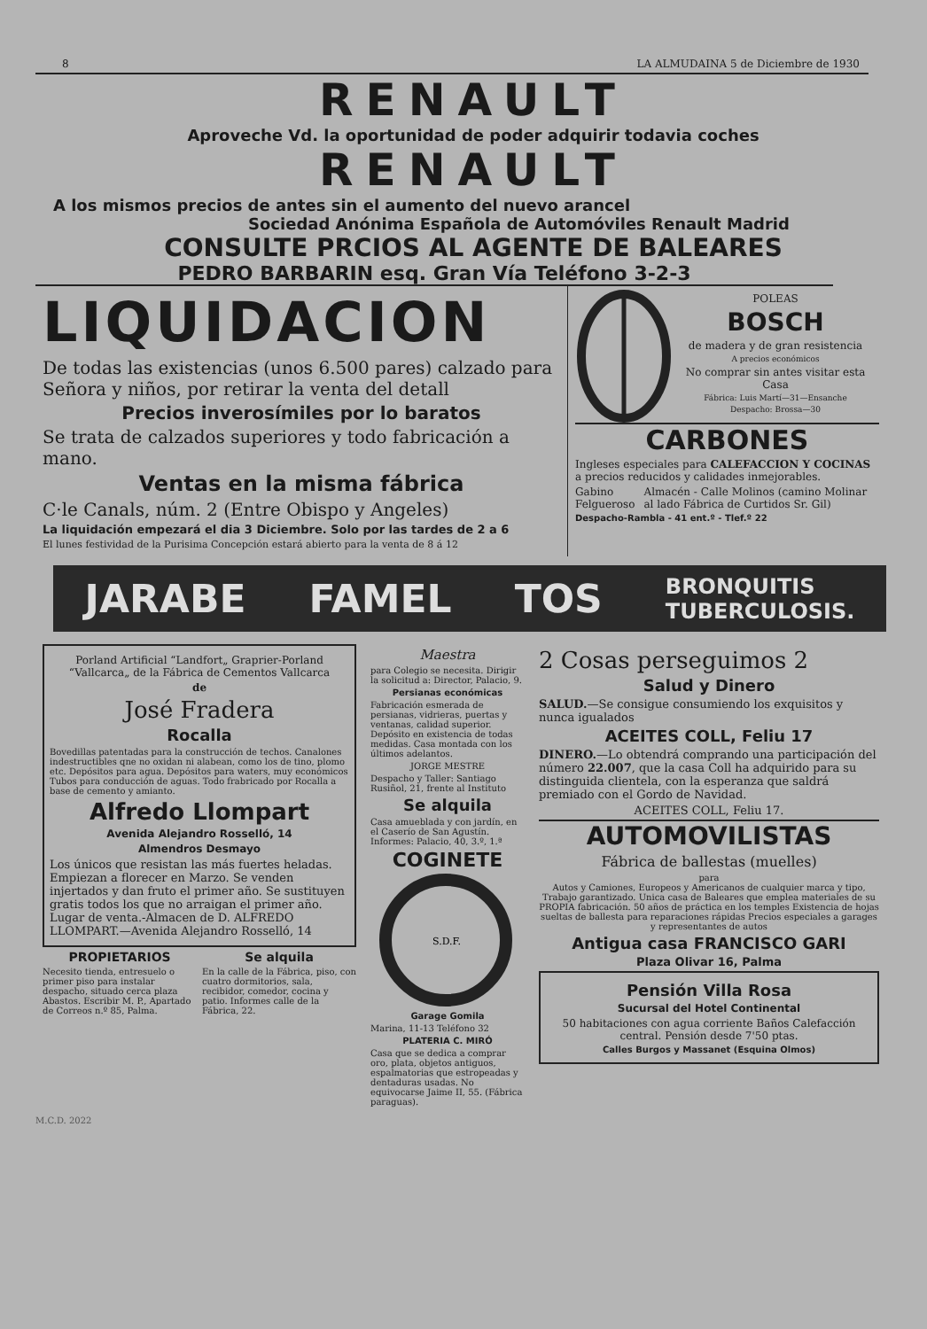8 LA ALMUDAINA 5 de Diciembre de 1930
RENAULT
Aproveche Vd. la oportunidad de poder adquirir todavia coches
RENAULT
A los mismos precios de antes sin el aumento del nuevo arancel
Sociedad Anónima Española de Automóviles Renault Madrid
CONSULTE PRCIOS AL AGENTE DE BALEARES
PEDRO BARBARIN esq. Gran Vía Teléfono 3-2-3
LIQUIDACION
De todas las existencias (unos 6.500 pares) calzado para Señora y niños, por retirar la venta del detall
Precios inverosímiles por lo baratos
Se trata de calzados superiores y todo fabricación a mano.
Ventas en la misma fábrica
C·le Canals, núm. 2 (Entre Obispo y Angeles)
La liquidación empezará el dia 3 Diciembre. Solo por las tardes de 2 a 6
El lunes festividad de la Purisima Concepción estará abierto para la venta de 8 á 12
POLEAS
BOSCH
de madera y de gran resistencia
A precios económicos
No comprar sin antes visitar esta Casa
Fábrica: Luis Martí—31—Ensanche
Despacho: Brossa—30
CARBONES
Ingleses especiales para CALEFACCION Y COCINAS a precios reducidos y calidades inmejorables.
Gabino Felgueroso Almacén - Calle Molinos (camino Molinar al lado Fábrica de Curtidos Sr. Gil)
Despacho-Rambla - 41 ent.º - Tlef.º 22
JARABE FAMEL TOS BRONQUITIS
TUBERCULOSIS.
Porland Artificial “Landfort„ Graprier-Porland “Vallcarca„ de la Fábrica de Cementos Vallcarca
de
José Fradera
Rocalla
Bovedillas patentadas para la construcción de techos. Canalones indestructibles qne no oxidan ni alabean, como los de tino, plomo etc. Depósitos para agua. Depósitos para waters, muy económicos Tubos para conducción de aguas. Todo frabricado por Rocalla a base de cemento y amianto.
Alfredo Llompart
Avenida Alejandro Rosselló, 14
Almendros Desmayo
Los únicos que resistan las más fuertes heladas. Empiezan a florecer en Marzo. Se venden injertados y dan fruto el primer año. Se sustituyen gratis todos los que no arraigan el primer año. Lugar de venta.-Almacen de D. ALFREDO LLOMPART.—Avenida Alejandro Rosselló, 14
PROPIETARIOS
Necesito tienda, entresuelo o primer piso para instalar despacho, situado cerca plaza Abastos. Escribir M. P., Apartado de Correos n.º 85, Palma.
Se alquila
En la calle de la Fábrica, piso, con cuatro dormitorios, sala, recibidor, comedor, cocina y patio. Informes calle de la Fábrica, 22.
Maestra
para Colegio se necesita. Dirigir la solicitud a: Director, Palacio, 9.
Persianas económicas
Fabricación esmerada de persianas, vidrieras, puertas y ventanas, calidad superior. Depósito en existencia de todas medidas. Casa montada con los últimos adelantos.
JORGE MESTRE
Despacho y Taller: Santiago Rusiñol, 21, frente al Instituto
Se alquila
Casa amueblada y con jardín, en el Caserío de San Agustín. Informes: Palacio, 40, 3.º, 1.ª
COGINETE
S.D.F.
Garage Gomila
Marina, 11-13 Teléfono 32
PLATERIA C. MIRÓ
Casa que se dedica a comprar oro, plata, objetos antiguos, espalmatorias que estropeadas y dentaduras usadas. No equivocarse Jaime II, 55. (Fábrica paraguas).
2 Cosas perseguimos 2
Salud y Dinero
SALUD.—Se consigue consumiendo los exquisitos y nunca igualados
ACEITES COLL, Feliu 17
DINERO.—Lo obtendrá comprando una participación del número 22.007, que la casa Coll ha adquirido para su distinguida clientela, con la esperanza que saldrá premiado con el Gordo de Navidad.
ACEITES COLL, Feliu 17.
AUTOMOVILISTAS
Fábrica de ballestas (muelles)
para
Autos y Camiones, Europeos y Americanos de cualquier marca y tipo, Trabajo garantizado. Unica casa de Baleares que emplea materiales de su PROPIA fabricación. 50 años de práctica en los temples Existencia de hojas sueltas de ballesta para reparaciones rápidas Precios especiales a garages y representantes de autos
Antigua casa FRANCISCO GARI
Plaza Olivar 16, Palma
Pensión Villa Rosa
Sucursal del Hotel Continental
50 habitaciones con agua corriente Baños Calefacción central. Pensión desde 7'50 ptas.
Calles Burgos y Massanet (Esquina Olmos)
M.C.D. 2022